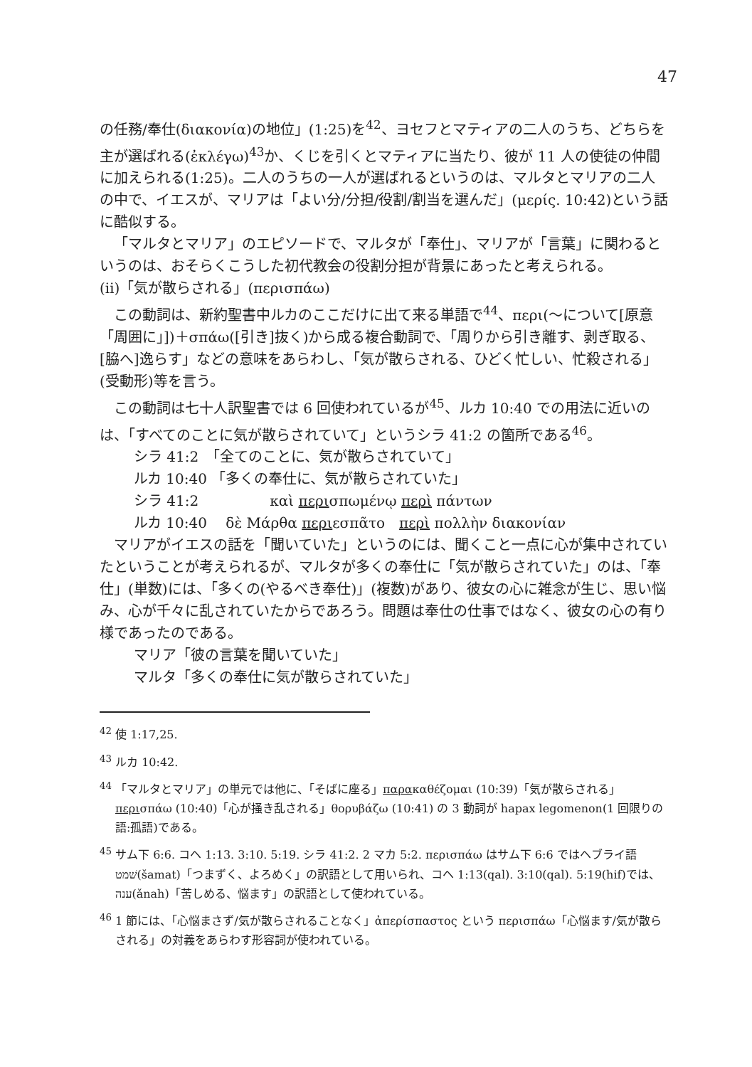47
の任務/奉仕(διακονία)の地位」(1:25)を<sup>42</sup>、ヨセフとマティアの二人のうち、どちらを主が選ばれる(ἐκλέγω)<sup>43</sup>か、くじを引くとマティアに当たり、彼が 11 人の使徒の仲間に加えられる(1:25)。二人のうちの一人が選ばれるというのは、マルタとマリアの二人の中で、イエスが、マリアは「よい分/分担/役割/割当を選んだ」(μερίς. 10:42)という話に酷似する。
「マルタとマリア」のエピソードで、マルタが「奉仕」、マリアが「言葉」に関わるというのは、おそらくこうした初代教会の役割分担が背景にあったと考えられる。
(ⅱ)「気が散らされる」(περισπάω)
この動詞は、新約聖書中ルカのここだけに出て来る単語で<sup>44</sup>、περι(～について[原意「周囲に」])＋σπάω([引き]抜く)から成る複合動詞で、「周りから引き離す、剥ぎ取る、[脇へ]逸らす」などの意味をあらわし、「気が散らされる、ひどく忙しい、忙殺される」(受動形)等を言う。
この動詞は七十人訳聖書では 6 回使われているが<sup>45</sup>、ルカ 10:40 での用法に近いのは、「すべてのことに気が散らされていて」というシラ 41:2 の箇所である<sup>46</sup>。
シラ 41:2　「全てのことに、気が散らされていて」
ルカ 10:40 「多くの奉仕に、気が散らされていた」
シラ 41:2　　　　　καὶ περισπωμένῳ περὶ πάντων
ルカ 10:40　 δὲ Μάρθα περιεσπᾶτο　περὶ πολλὴν διακονίαν
マリアがイエスの話を「聞いていた」というのには、聞くこと一点に心が集中されていたということが考えられるが、マルタが多くの奉仕に「気が散らされていた」のは、「奉仕」(単数)には、「多くの(やるべき奉仕)」(複数)があり、彼女の心に雑念が生じ、思い悩み、心が千々に乱されていたからであろう。問題は奉仕の仕事ではなく、彼女の心の有り様であったのである。
マリア「彼の言葉を聞いていた」
マルタ「多くの奉仕に気が散らされていた」
<sup>42</sup> 使 1:17,25.
<sup>43</sup> ルカ 10:42.
<sup>44</sup> 「マルタとマリア」の単元では他に、「そばに座る」παρακαθέζομαι (10:39)「気が散らされる」περισπάω (10:40)「心が掻き乱される」θορυβάζω (10:41) の 3 動詞が hapax legomenon(1 回限りの語:孤語)である。
<sup>45</sup> サム下 6:6. コヘ 1:13. 3:10. 5:19. シラ 41:2. 2 マカ 5:2. περισπάω はサム下 6:6 ではヘブライ語שׁמט(šamat)「つまずく、よろめく」の訳語として用いられ、コヘ 1:13(qal). 3:10(qal). 5:19(hif)では、ענה(ǎnah)「苦しめる、悩ます」の訳語として使われている。
<sup>46</sup> 1 節には、「心悩まさず/気が散らされることなく」ἀπερίσπαστος という περισπάω「心悩ます/気が散らされる」の対義をあらわす形容詞が使われている。